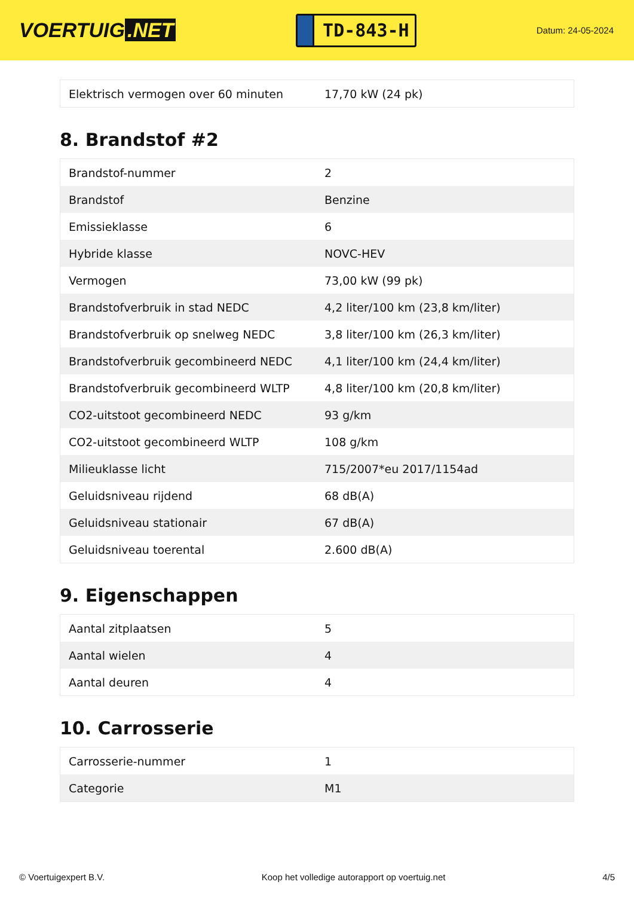VOERTUIG.NET
TD-843-H
Datum: 24-05-2024
| Elektrisch vermogen over 60 minuten | 17,70 kW (24 pk) |
8. Brandstof #2
| Brandstof-nummer | 2 |
| Brandstof | Benzine |
| Emissieklasse | 6 |
| Hybride klasse | NOVC-HEV |
| Vermogen | 73,00 kW (99 pk) |
| Brandstofverbruik in stad NEDC | 4,2 liter/100 km (23,8 km/liter) |
| Brandstofverbruik op snelweg NEDC | 3,8 liter/100 km (26,3 km/liter) |
| Brandstofverbruik gecombineerd NEDC | 4,1 liter/100 km (24,4 km/liter) |
| Brandstofverbruik gecombineerd WLTP | 4,8 liter/100 km (20,8 km/liter) |
| CO2-uitstoot gecombineerd NEDC | 93 g/km |
| CO2-uitstoot gecombineerd WLTP | 108 g/km |
| Milieuklasse licht | 715/2007*eu 2017/1154ad |
| Geluidsniveau rijdend | 68 dB(A) |
| Geluidsniveau stationair | 67 dB(A) |
| Geluidsniveau toerental | 2.600 dB(A) |
9. Eigenschappen
| Aantal zitplaatsen | 5 |
| Aantal wielen | 4 |
| Aantal deuren | 4 |
10. Carrosserie
| Carrosserie-nummer | 1 |
| Categorie | M1 |
© Voertuigexpert B.V. Koop het volledige autorapport op voertuig.net 4/5